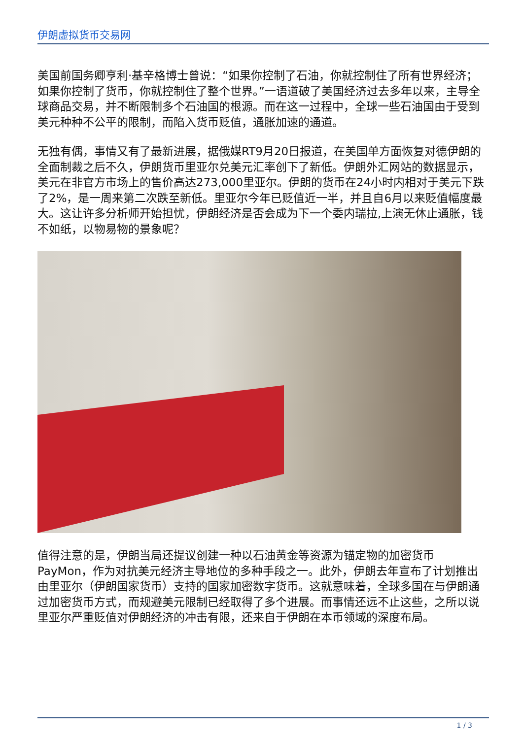伊朗虚拟货币交易网
美国前国务卿亨利·基辛格博士曾说：“如果你控制了石油，你就控制住了所有世界经济；如果你控制了货币，你就控制住了整个世界。”一语道破了美国经济过去多年以来，主导全球商品交易，并不断限制多个石油国的根源。而在这一过程中，全球一些石油国由于受到美元种种不公平的限制，而陷入货币贬值，通胀加速的通道。
无独有偶，事情又有了最新进展，据俄媒RT9月20日报道，在美国单方面恢复对德伊朗的全面制裁之后不久，伊朗货币里亚尔兑美元汇率创下了新低。伊朗外汇网站的数据显示，美元在非官方市场上的售价高达273,000里亚尔。伊朗的货币在24小时内相对于美元下跌了2%，是一周来第二次跌至新低。里亚尔今年已贬值近一半，并且自6月以来贬值幅度最大。这让许多分析师开始担忧，伊朗经济是否会成为下一个委内瑞拉,上演无休止通胀，钱不如纸，以物易物的景象呢？
值得注意的是，伊朗当局还提议创建一种以石油黄金等资源为锚定物的加密货币PayMon，作为对抗美元经济主导地位的多种手段之一。此外，伊朗去年宣布了计划推出由里亚尔（伊朗国家货币）支持的国家加密数字货币。这就意味着，全球多国在与伊朗通过加密货币方式，而规避美元限制已经取得了多个进展。而事情还远不止这些，之所以说里亚尔严重贬值对伊朗经济的冲击有限，还来自于伊朗在本币领域的深度布局。
1 / 3